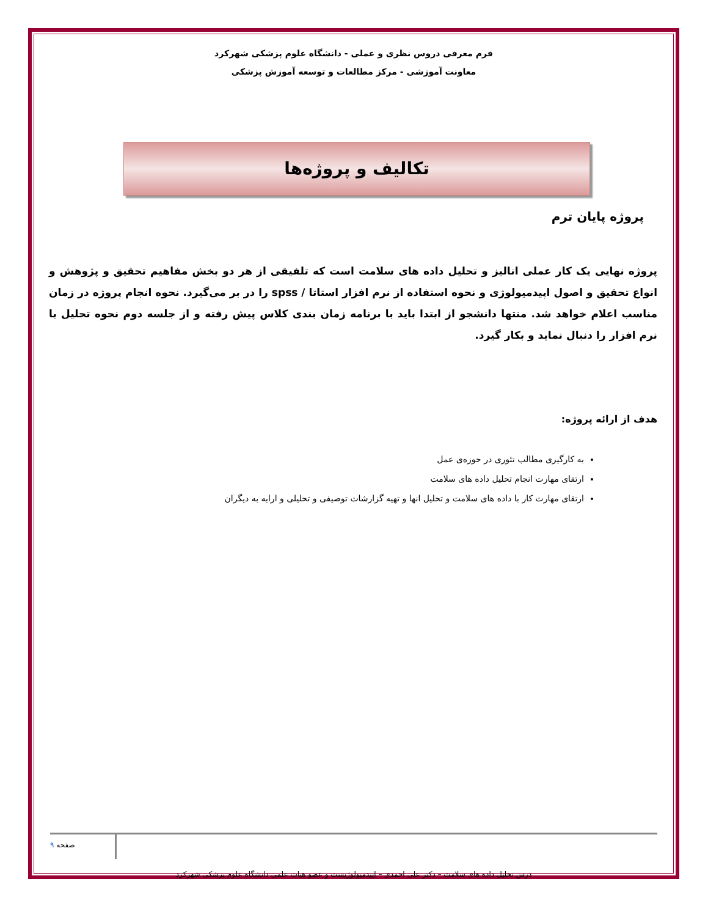فرم معرفی دروس نظری و عملی - دانشگاه علوم پزشکی شهرکرد
معاونت آموزشی - مرکز مطالعات و توسعه آموزش پزشکی
تکالیف و پروژه‌ها
پروژه پایان ترم
پروژه نهایی یک کار عملی انالیز و تحلیل داده های سلامت است که تلفیقی از هر دو بخش مفاهیم تحقیق و پژوهش و انواع تحقیق و اصول اپیدمیولوژی و نحوه استفاده از نرم افزار استاتا / spss را در بر می‌گیرد. نحوه انجام پروژه در زمان مناسب اعلام خواهد شد. منتها دانشجو از ابتدا باید با برنامه زمان بندی کلاس پیش رفته و از جلسه دوم نحوه تحلیل با نرم افزار را دنبال نماید و بکار گیرد.
هدف از ارائه پروژه:
به کارگیری مطالب تئوری در حوزه‌ی عمل
ارتقای مهارت انجام تحلیل داده های سلامت
ارتقای مهارت کار با داده های سلامت و تحلیل انها و تهیه گزارشات توصیفی و تحلیلی و ارایه به دیگران
صفحه ۹
درس تحلیل داده های سلامت – دکتر علی احمدی – اپیدمیولوژیست و عضو هیات علمی دانشگاه علوم پزشکی شهرکرد